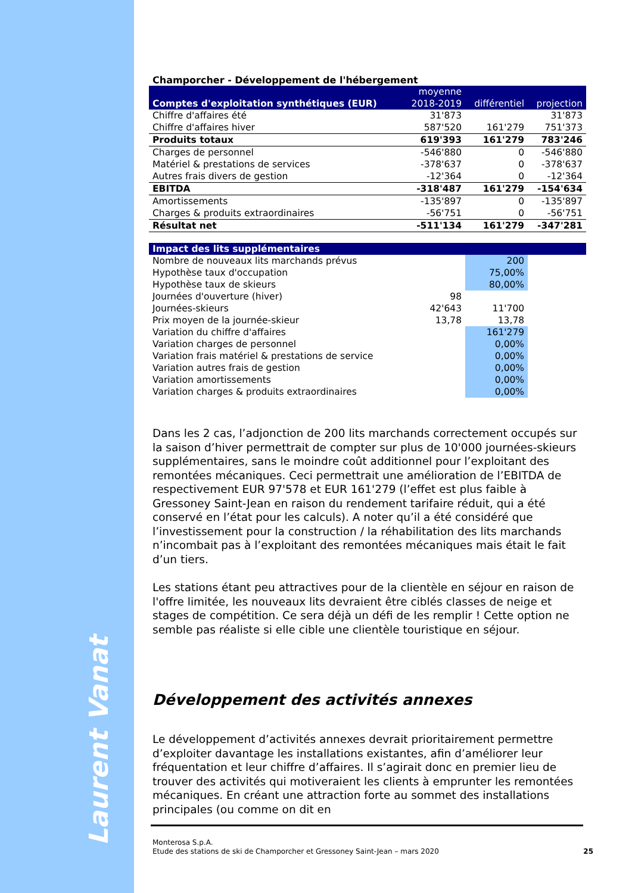Laurent Vanat
Champorcher - Développement de l'hébergement
| Comptes d'exploitation synthétiques (EUR) | moyenne 2018-2019 | différentiel | projection |
| Chiffre d'affaires été | 31'873 | | 31'873 |
| Chiffre d'affaires hiver | 587'520 | 161'279 | 751'373 |
| Produits totaux | 619'393 | 161'279 | 783'246 |
| Charges de personnel | -546'880 | 0 | -546'880 |
| Matériel & prestations de services | -378'637 | 0 | -378'637 |
| Autres frais divers de gestion | -12'364 | 0 | -12'364 |
| EBITDA | -318'487 | 161'279 | -154'634 |
| Amortissements | -135'897 | 0 | -135'897 |
| Charges & produits extraordinaires | -56'751 | 0 | -56'751 |
| Résultat net | -511'134 | 161'279 | -347'281 |
| Impact des lits supplémentaires | | | |
| Nombre de nouveaux lits marchands prévus | | 200 | |
| Hypothèse taux d'occupation | | 75,00% | |
| Hypothèse taux de skieurs | | 80,00% | |
| Journées d'ouverture (hiver) | 98 | | |
| Journées-skieurs | 42'643 | 11'700 | |
| Prix moyen de la journée-skieur | 13,78 | 13,78 | |
| Variation du chiffre d'affaires | | 161'279 | |
| Variation charges de personnel | | 0,00% | |
| Variation frais matériel & prestations de service | | 0,00% | |
| Variation autres frais de gestion | | 0,00% | |
| Variation amortissements | | 0,00% | |
| Variation charges & produits extraordinaires | | 0,00% | |
Dans les 2 cas, l’adjonction de 200 lits marchands correctement occupés sur la saison d’hiver permettrait de compter sur plus de 10'000 journées-skieurs supplémentaires, sans le moindre coût additionnel pour l’exploitant des remontées mécaniques. Ceci permettrait une amélioration de l’EBITDA de respectivement EUR 97'578 et EUR 161'279 (l’effet est plus faible à Gressoney Saint-Jean en raison du rendement tarifaire réduit, qui a été conservé en l’état pour les calculs). A noter qu’il a été considéré que l’investissement pour la construction / la réhabilitation des lits marchands n’incombait pas à l’exploitant des remontées mécaniques mais était le fait d’un tiers.
Les stations étant peu attractives pour de la clientèle en séjour en raison de l'offre limitée, les nouveaux lits devraient être ciblés classes de neige et stages de compétition. Ce sera déjà un défi de les remplir ! Cette option ne semble pas réaliste si elle cible une clientèle touristique en séjour.
Développement des activités annexes
Le développement d’activités annexes devrait prioritairement permettre d’exploiter davantage les installations existantes, afin d’améliorer leur fréquentation et leur chiffre d’affaires. Il s’agirait donc en premier lieu de trouver des activités qui motiveraient les clients à emprunter les remontées mécaniques. En créant une attraction forte au sommet des installations principales (ou comme on dit en
Monterosa S.p.A.
Etude des stations de ski de Champorcher et Gressoney Saint-Jean – mars 2020 25